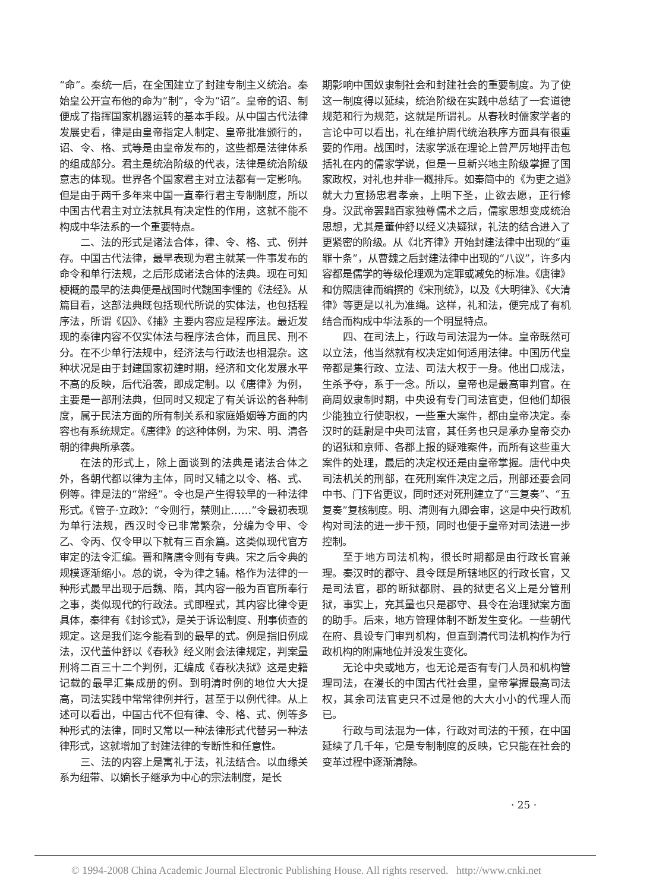“命”。秦统一后，在全国建立了封建专制主义统治。秦始皇公开宣布他的命为“制”，令为“诏”。皇帝的诏、制便成了指挥国家机器运转的基本手段。从中国古代法律发展史看，律是由皇帝指定人制定、皇帝批准颁行的，诏、令、格、式等是由皇帝发布的，这些都是法律体系的组成部分。君主是统治阶级的代表，法律是统治阶级意志的体现。世界各个国家君主对立法都有一定影响。但是由于两千多年来中国一直奉行君主专制制度，所以中国古代君主对立法就具有决定性的作用，这就不能不构成中华法系的一个重要特点。
二、法的形式是诸法合体，律、令、格、式、例并存。中国古代法律，最早表现为君主就某一件事发布的命令和单行法规，之后形成诸法合体的法典。现在可知梗概的最早的法典便是战国时代魏国李悝的《法经》。从篇目看，这部法典既包括现代所说的实体法，也包括程序法，所谓《囚》、《捕》主要内容应是程序法。最近发现的秦律内容不仅实体法与程序法合体，而且民、刑不分。在不少单行法规中，经济法与行政法也相混杂。这种状况是由于封建国家初建时期，经济和文化发展水平不高的反映，后代沿袭，即成定制。以《唐律》为例，主要是一部刑法典，但同时又规定了有关诉讼的各种制度，属于民法方面的所有制关系和家庭婚姻等方面的内容也有系统规定。《唐律》的这种体例，为宋、明、清各朝的律典所承袭。
在法的形式上，除上面谈到的法典是诸法合体之外，各朝代都以律为主体，同时又辅之以令、格、式、例等。律是法的“常经”。令也是产生得较早的一种法律形式。《管子·立政》：“令则行，禁则止……”令最初表现为单行法规，西汉时令已非常繁杂，分编为令甲、令乙、令丙、仅令甲以下就有三百余篇。这类似现代官方审定的法令汇编。晋和隋唐令则有专典。宋之后令典的规模逐渐缩小。总的说，令为律之辅。格作为法律的一种形式最早出现于后魏、隋，其内容一般为百官所奉行之事，类似现代的行政法。式即程式，其内容比律令更具体，秦律有《封诊式》，是关于诉讼制度、刑事侦查的规定。这是我们迄今能看到的最早的式。例是指旧例成法，汉代董仲舒以《春秋》经义附会法律规定，判案量刑将二百三十二个判例，汇编成《春秋决狱》这是史籍记载的最早汇集成册的例。到明清时例的地位大大提高，司法实践中常常律例并行，甚至于以例代律。从上述可以看出，中国古代不但有律、令、格、式、例等多种形式的法律，同时又常以一种法律形式代替另一种法律形式，这就增加了封建法律的专断性和任意性。
三、法的内容上是寓礼于法，礼法结合。以血缘关系为纽带、以嫡长子继承为中心的宗法制度，是长
期影响中国奴隶制社会和封建社会的重要制度。为了使这一制度得以延续，统治阶级在实践中总结了一套道德规范和行为规范，这就是所谓礼。从春秋时儒家学者的言论中可以看出，礼在维护周代统治秩序方面具有很重要的作用。战国时，法家学派在理论上曾严厉地抨击包括礼在内的儒家学说，但是一旦新兴地主阶级掌握了国家政权，对礼也并非一概排斥。如秦简中的《为吏之道》就大力宣扬忠君孝亲，上明下圣，止欲去愿，正行修身。汉武帝罢黜百家独尊儒术之后，儒家思想变成统治思想，尤其是董仲舒以经义决疑狱，礼法的结合进入了更紧密的阶级。从《北齐律》开始封建法律中出现的“重罪十条”，从曹魏之后封建法律中出现的“八议”，许多内容都是儒学的等级伦理观为定罪或减免的标准。《唐律》和仿照唐律而编撰的《宋刑统》，以及《大明律》、《大清律》等更是以礼为准绳。这样，礼和法，便完成了有机结合而构成中华法系的一个明显特点。
四、在司法上，行政与司法混为一体。皇帝既然可以立法，他当然就有权决定如何适用法律。中国历代皇帝都是集行政、立法、司法大权于一身。他出口成法，生杀予夺，系于一念。所以，皇帝也是最高审判官。在商周奴隶制时期，中央设有专门司法官吏，但他们却很少能独立行使职权，一些重大案件，都由皇帝决定。秦汉时的廷尉是中央司法官，其任务也只是承办皇帝交办的诏狱和京师、各郡上报的疑难案件，而所有这些重大案件的处理，最后的决定权还是由皇帝掌握。唐代中央司法机关的刑部，在死刑案件决定之后，刑部还要会同中书、门下省更议，同时还对死刑建立了“三复奏”、“五复奏”复核制度。明、清则有九卿会审，这是中央行政机构对司法的进一步干预，同时也便于皇帝对司法进一步控制。
至于地方司法机构，很长时期都是由行政长官兼理。秦汉时的郡守、县令既是所辖地区的行政长官，又是司法官，郡的断狱都尉、县的狱吏名义上是分管刑狱，事实上，充其量也只是郡守、县令在治理狱案方面的助手。后来，地方管理体制不断发生变化。一些朝代在府、县设专门审判机构，但直到清代司法机构作为行政机构的附庸地位并没发生变化。
无论中央或地方，也无论是否有专门人员和机构管理司法，在漫长的中国古代社会里，皇帝掌握最高司法权，其余司法官吏只不过是他的大大小小的代理人而已。
行政与司法混为一体，行政对司法的干预，在中国延续了几千年，它是专制制度的反映，它只能在社会的变革过程中逐渐清除。
· 25 ·
© 1994-2008 China Academic Journal Electronic Publishing House. All rights reserved. http://www.cnki.net